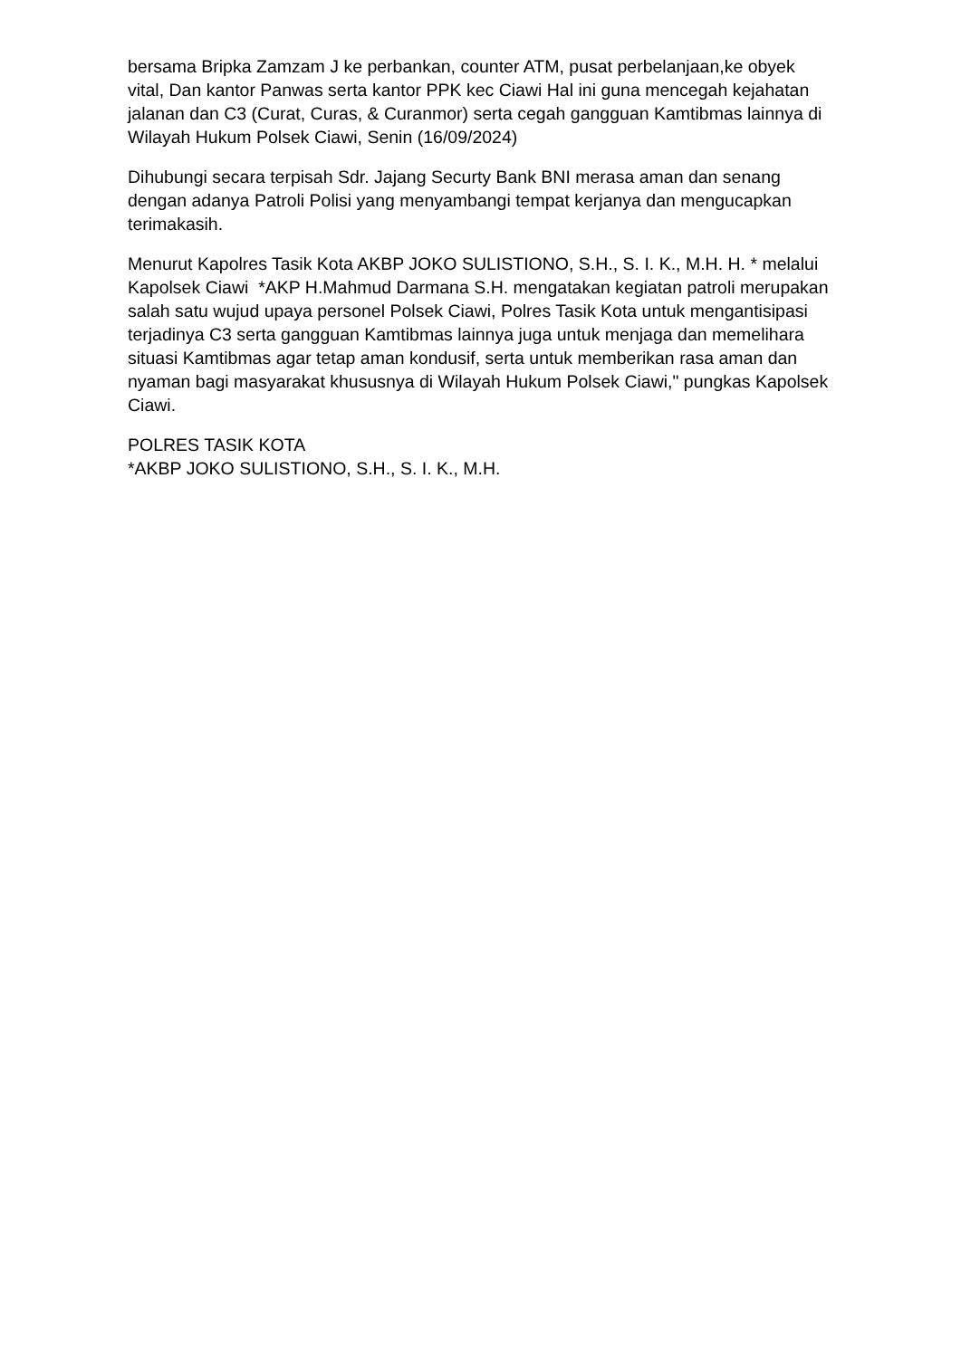bersama Bripka Zamzam J ke perbankan, counter ATM, pusat perbelanjaan,ke obyek vital, Dan kantor Panwas serta kantor PPK kec Ciawi Hal ini guna mencegah kejahatan jalanan dan C3 (Curat, Curas, & Curanmor) serta cegah gangguan Kamtibmas lainnya di Wilayah Hukum Polsek Ciawi, Senin (16/09/2024)
Dihubungi secara terpisah Sdr. Jajang Securty Bank BNI merasa aman dan senang dengan adanya Patroli Polisi yang menyambangi tempat kerjanya dan mengucapkan terimakasih.
Menurut Kapolres Tasik Kota AKBP JOKO SULISTIONO, S.H., S. I. K., M.H. H. * melalui Kapolsek Ciawi *AKP H.Mahmud Darmana S.H. mengatakan kegiatan patroli merupakan salah satu wujud upaya personel Polsek Ciawi, Polres Tasik Kota untuk mengantisipasi terjadinya C3 serta gangguan Kamtibmas lainnya juga untuk menjaga dan memelihara situasi Kamtibmas agar tetap aman kondusif, serta untuk memberikan rasa aman dan nyaman bagi masyarakat khususnya di Wilayah Hukum Polsek Ciawi," pungkas Kapolsek Ciawi.
POLRES TASIK KOTA
*AKBP JOKO SULISTIONO, S.H., S. I. K., M.H.